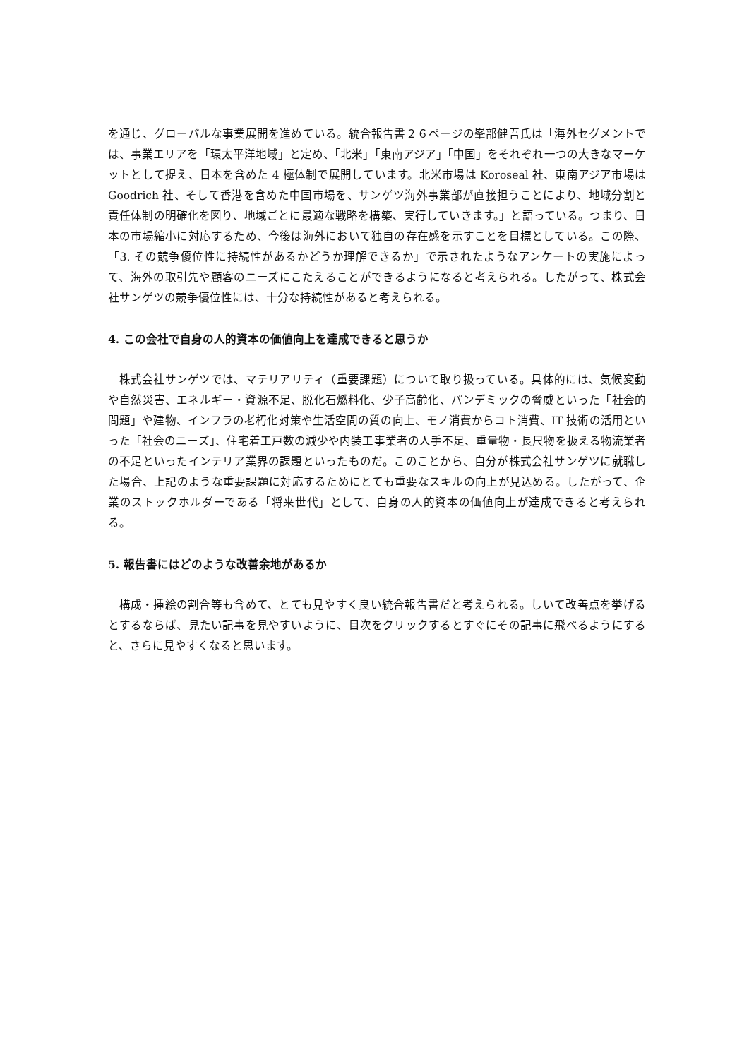を通じ、グローバルな事業展開を進めている。統合報告書２６ページの峯部健吾氏は「海外セグメントでは、事業エリアを「環太平洋地域」と定め、「北米」「東南アジア」「中国」をそれぞれ一つの大きなマーケットとして捉え、日本を含めた 4 極体制で展開しています。北米市場は Koroseal 社、東南アジア市場は Goodrich 社、そして香港を含めた中国市場を、サンゲツ海外事業部が直接担うことにより、地域分割と責任体制の明確化を図り、地域ごとに最適な戦略を構築、実行していきます。」と語っている。つまり、日本の市場縮小に対応するため、今後は海外において独自の存在感を示すことを目標としている。この際、「3. その競争優位性に持続性があるかどうか理解できるか」で示されたようなアンケートの実施によって、海外の取引先や顧客のニーズにこたえることができるようになると考えられる。したがって、株式会社サンゲツの競争優位性には、十分な持続性があると考えられる。
4. この会社で自身の人的資本の価値向上を達成できると思うか
株式会社サンゲツでは、マテリアリティ（重要課題）について取り扱っている。具体的には、気候変動や自然災害、エネルギー・資源不足、脱化石燃料化、少子高齢化、パンデミックの脅威といった「社会的問題」や建物、インフラの老朽化対策や生活空間の質の向上、モノ消費からコト消費、IT 技術の活用といった「社会のニーズ」、住宅着工戸数の減少や内装工事業者の人手不足、重量物・長尺物を扱える物流業者の不足といったインテリア業界の課題といったものだ。このことから、自分が株式会社サンゲツに就職した場合、上記のような重要課題に対応するためにとても重要なスキルの向上が見込める。したがって、企業のストックホルダーである「将来世代」として、自身の人的資本の価値向上が達成できると考えられる。
5. 報告書にはどのような改善余地があるか
構成・挿絵の割合等も含めて、とても見やすく良い統合報告書だと考えられる。しいて改善点を挙げるとするならば、見たい記事を見やすいように、目次をクリックするとすぐにその記事に飛べるようにすると、さらに見やすくなると思います。